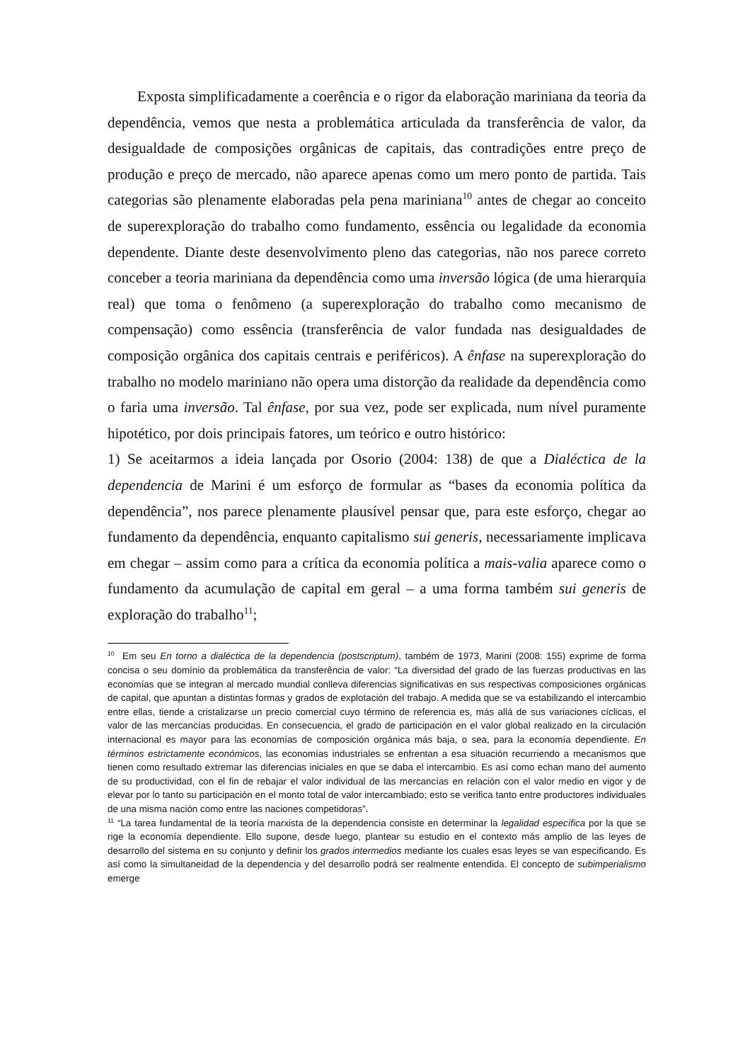Exposta simplificadamente a coerência e o rigor da elaboração mariniana da teoria da dependência, vemos que nesta a problemática articulada da transferência de valor, da desigualdade de composições orgânicas de capitais, das contradições entre preço de produção e preço de mercado, não aparece apenas como um mero ponto de partida. Tais categorias são plenamente elaboradas pela pena mariniana<sup>10</sup> antes de chegar ao conceito de superexploração do trabalho como fundamento, essência ou legalidade da economia dependente. Diante deste desenvolvimento pleno das categorias, não nos parece correto conceber a teoria mariniana da dependência como uma inversão lógica (de uma hierarquia real) que toma o fenômeno (a superexploração do trabalho como mecanismo de compensação) como essência (transferência de valor fundada nas desigualdades de composição orgânica dos capitais centrais e periféricos). A ênfase na superexploração do trabalho no modelo mariniano não opera uma distorção da realidade da dependência como o faria uma inversão. Tal ênfase, por sua vez, pode ser explicada, num nível puramente hipotético, por dois principais fatores, um teórico e outro histórico:
1) Se aceitarmos a ideia lançada por Osorio (2004: 138) de que a Dialéctica de la dependencia de Marini é um esforço de formular as “bases da economia política da dependência”, nos parece plenamente plausível pensar que, para este esforço, chegar ao fundamento da dependência, enquanto capitalismo sui generis, necessariamente implicava em chegar – assim como para a crítica da economia política a mais-valia aparece como o fundamento da acumulação de capital em geral – a uma forma também sui generis de exploração do trabalho<sup>11</sup>;
<sup>10</sup> Em seu En torno a dialéctica de la dependencia (postscriptum), também de 1973, Marini (2008: 155) exprime de forma concisa o seu domínio da problemática da transferência de valor: “La diversidad del grado de las fuerzas productivas en las economías que se integran al mercado mundial conlleva diferencias significativas en sus respectivas composiciones orgánicas de capital, que apuntan a distintas formas y grados de explotación del trabajo. A medida que se va estabilizando el intercambio entre ellas, tiende a cristalizarse un precio comercial cuyo término de referencia es, más allá de sus variaciones cíclicas, el valor de las mercancías producidas. En consecuencia, el grado de participación en el valor global realizado en la circulación internacional es mayor para las economías de composición orgánica más baja, o sea, para la economía dependiente. En términos estrictamente económicos, las economías industriales se enfrentan a esa situación recurriendo a mecanismos que tienen como resultado extremar las diferencias iniciales en que se daba el intercambio. Es así como echan mano del aumento de su productividad, con el fin de rebajar el valor individual de las mercancías en relación con el valor medio en vigor y de elevar por lo tanto su participación en el monto total de valor intercambiado; esto se verifica tanto entre productores individuales de una misma nación como entre las naciones competidoras”.
<sup>11</sup> “La tarea fundamental de la teoría marxista de la dependencia consiste en determinar la legalidad específica por la que se rige la economía dependiente. Ello supone, desde luego, plantear su estudio en el contexto más amplio de las leyes de desarrollo del sistema en su conjunto y definir los grados intermedios mediante los cuales esas leyes se van especificando. Es así como la simultaneidad de la dependencia y del desarrollo podrá ser realmente entendida. El concepto de subimperialismo emerge